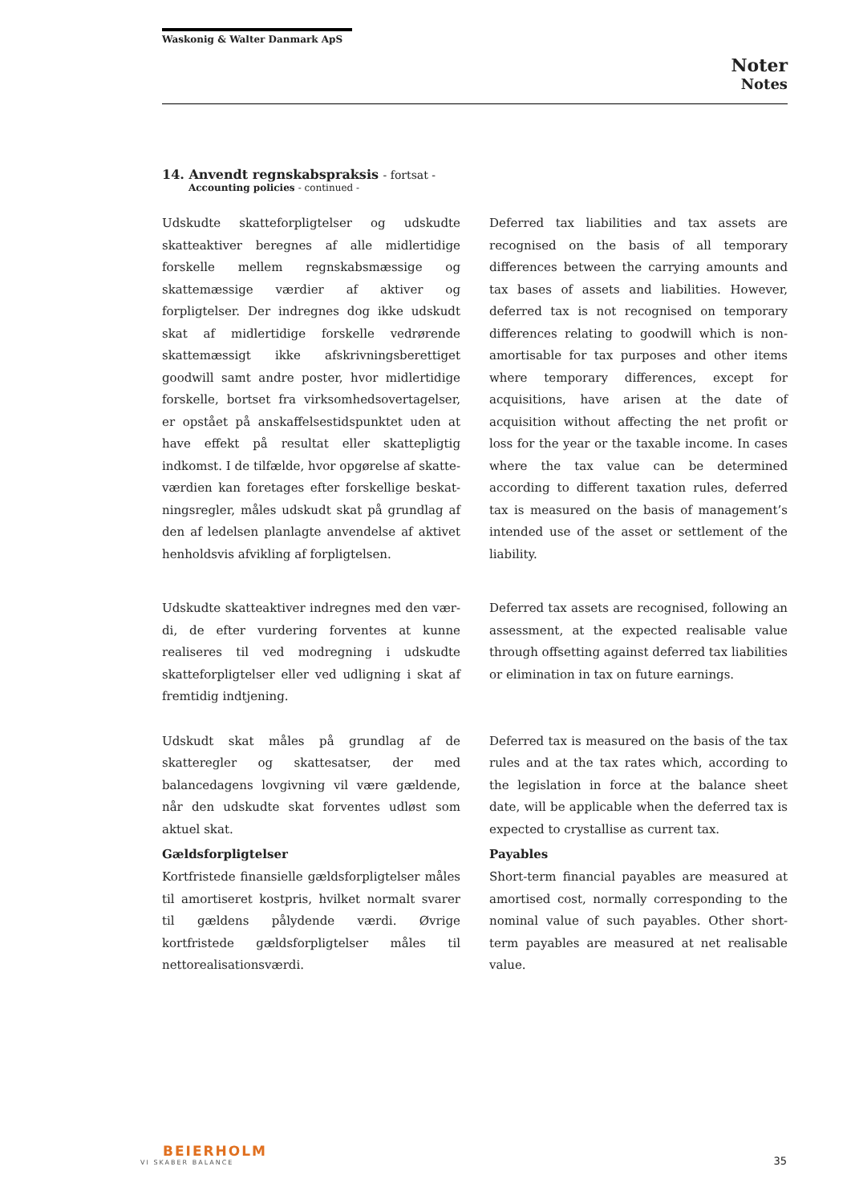Waskonig & Walter Danmark ApS
Noter
Notes
14. Anvendt regnskabspraksis - fortsat -
Accounting policies - continued -
Udskudte skatteforpligtelser og udskudte skatte­aktiver beregnes af alle midlertidige forskelle mellem regnskabsmæssige og skattemæssige værdier af aktiver og forpligtelser. Der indregnes dog ikke udskudt skat af midlertidige forskelle vedrørende skattemæssigt ikke afskrivningsbe­rettiget goodwill samt andre poster, hvor midler­tidige forskelle, bortset fra virksomhedsoverta­gelser, er opstået på anskaffelsestidspunktet uden at have effekt på resultat eller skattepligtig indkomst. I de tilfælde, hvor opgørelse af skatte­værdien kan foretages efter forskellige beskat­ningsregler, måles udskudt skat på grundlag af den af ledelsen planlagte anvendelse af aktivet henholdsvis afvikling af forpligtelsen.
Deferred tax liabilities and tax assets are recognised on the basis of all temporary differences between the carrying amounts and tax bases of assets and liabilities. However, deferred tax is not recognised on temporary differences relating to goodwill which is non-amortisable for tax purposes and other items where temporary differences, except for acquisitions, have arisen at the date of acquisition without affecting the net profit or loss for the year or the taxable income. In cases where the tax value can be determined according to different taxation rules, deferred tax is measured on the basis of management’s intended use of the asset or settlement of the liability.
Udskudte skatteaktiver indregnes med den vær­di, de efter vurdering forventes at kunne realise­res til ved modregning i udskudte skatteforplig­telser eller ved udligning i skat af fremtidig ind­tjening.
Deferred tax assets are recognised, following an assessment, at the expected realisable value through offsetting against deferred tax liabilities or elimination in tax on future earnings.
Udskudt skat måles på grundlag af de skatteregler og skattesatser, der med balancedagens lovgivning vil være gældende, når den udskudte skat forventes udløst som aktuel skat.
Deferred tax is measured on the basis of the tax rules and at the tax rates which, according to the legislation in force at the balance sheet date, will be applicable when the deferred tax is expected to crystallise as current tax.
Gældsforpligtelser Payables
Kortfristede finansielle gældsforpligtelser måles til amortiseret kostpris, hvilket normalt svarer til gældens pålydende værdi. Øvrige kortfristede gældsforpligtelser måles til nettorealisationsvær­di.
Short-term financial payables are measured at amortised cost, normally corresponding to the nominal value of such payables. Other short-term payables are measured at net realisable value.
BEIERHOLM
VI SKABER BALANCE
35